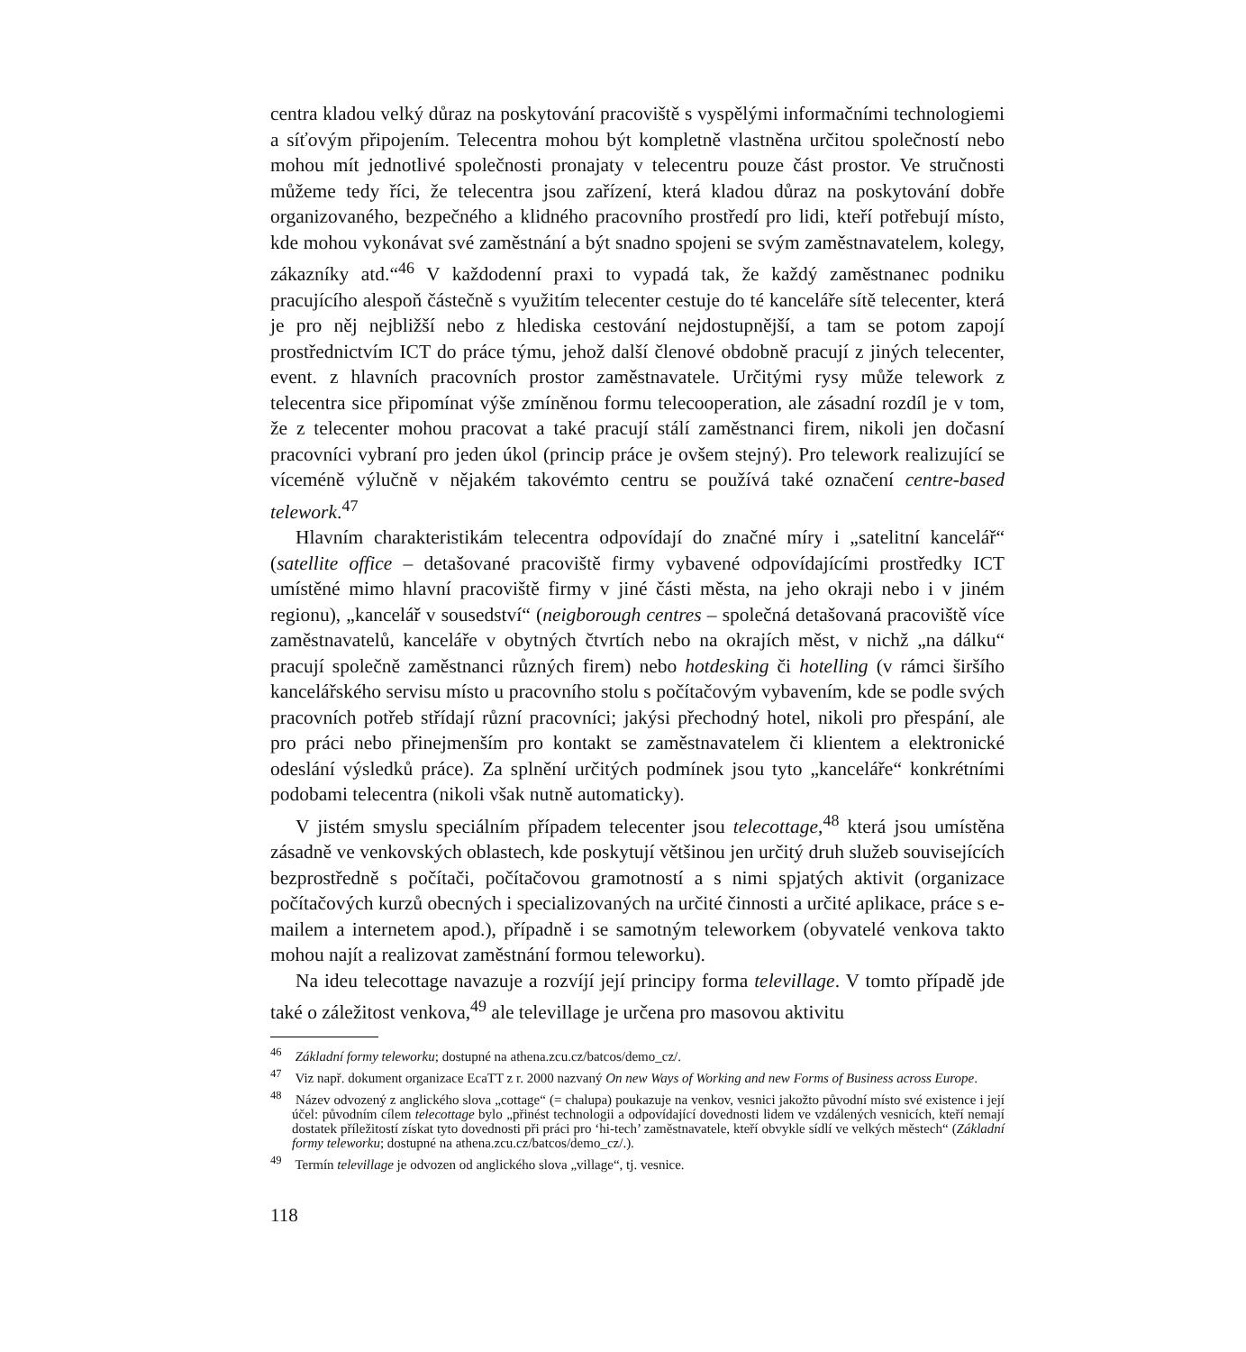centra kladou velký důraz na poskytování pracoviště s vyspělými informačními technologiemi a síťovým připojením. Telecentra mohou být kompletně vlastněna určitou společností nebo mohou mít jednotlivé společnosti pronajaty v telecentru pouze část prostor. Ve stručnosti můžeme tedy říci, že telecentra jsou zařízení, která kladou důraz na poskytování dobře organizovaného, bezpečného a klidného pracovního prostředí pro lidi, kteří potřebují místo, kde mohou vykonávat své zaměstnání a být snadno spojeni se svým zaměstnavatelem, kolegy, zákazníky atd.“<sup>46</sup> V každodenní praxi to vypadá tak, že každý zaměstnanec podniku pracujícího alespoň částečně s využitím telecenter cestuje do té kanceláře sítě telecenter, která je pro něj nejbližší nebo z hlediska cestování nejdostupnější, a tam se potom zapojí prostřednictvím ICT do práce týmu, jehož další členové obdobně pracují z jiných telecenter, event. z hlavních pracovních prostor zaměstnavatele. Určitými rysy může telework z telecentra sice připomínat výše zmíněnou formu telecooperation, ale zásadní rozdíl je v tom, že z telecenter mohou pracovat a také pracují stálí zaměstnanci firem, nikoli jen dočasní pracovníci vybraní pro jeden úkol (princip práce je ovšem stejný). Pro telework realizující se víceméně výlučně v nějakém takovémto centru se používá také označení centre-based telework.<sup>47</sup>
Hlavním charakteristikám telecentra odpovídají do značné míry i „satelitní kancelář“ (satellite office – detašované pracoviště firmy vybavené odpovídajícími prostředky ICT umístěné mimo hlavní pracoviště firmy v jiné části města, na jeho okraji nebo i v jiném regionu), „kancelář v sousedství“ (neigborough centres – společná detašovaná pracoviště více zaměstnavatelů, kanceláře v obytných čtvrtích nebo na okrajích měst, v nichž „na dálku“ pracují společně zaměstnanci různých firem) nebo hotdesking či hotelling (v rámci širšího kancelářského servisu místo u pracovního stolu s počítačovým vybavením, kde se podle svých pracovních potřeb střídají různí pracovníci; jakýsi přechodný hotel, nikoli pro přespání, ale pro práci nebo přinejmenším pro kontakt se zaměstnavatelem či klientem a elektronické odeslání výsledků práce). Za splnění určitých podmínek jsou tyto „kanceláře“ konkrétními podobami telecentra (nikoli však nutně automaticky).
V jistém smyslu speciálním případem telecenter jsou telecottage,<sup>48</sup> která jsou umístěna zásadně ve venkovských oblastech, kde poskytují většinou jen určitý druh služeb souvisejících bezprostředně s počítači, počítačovou gramotností a s nimi spjatých aktivit (organizace počítačových kurzů obecných i specializovaných na určité činnosti a určité aplikace, práce s e-mailem a internetem apod.), případně i se samotným teleworkem (obyvatelé venkova takto mohou najít a realizovat zaměstnání formou teleworku).
Na ideu telecottage navazuje a rozvíjí její principy forma televillage. V tomto případě jde také o záležitost venkova,<sup>49</sup> ale televillage je určena pro masovou aktivitu
<sup>46</sup> Základní formy teleworku; dostupné na athena.zcu.cz/batcos/demo_cz/.
<sup>47</sup> Viz např. dokument organizace EcaTT z r. 2000 nazvaný On new Ways of Working and new Forms of Business across Europe.
<sup>48</sup> Název odvozený z anglického slova „cottage“ (= chalupa) poukazuje na venkov, vesnici jakožto původní místo své existence i její účel: původním cílem telecottage bylo „přinést technologii a odpovídající dovednosti lidem ve vzdálených vesnicích, kteří nemají dostatek příležitostí získat tyto dovednosti při práci pro ‘hi-tech’ zaměstnavatele, kteří obvykle sídlí ve velkých městech“ (Základní formy teleworku; dostupné na athena.zcu.cz/batcos/demo_cz/.).
<sup>49</sup> Termín televillage je odvozen od anglického slova „village“, tj. vesnice.
118